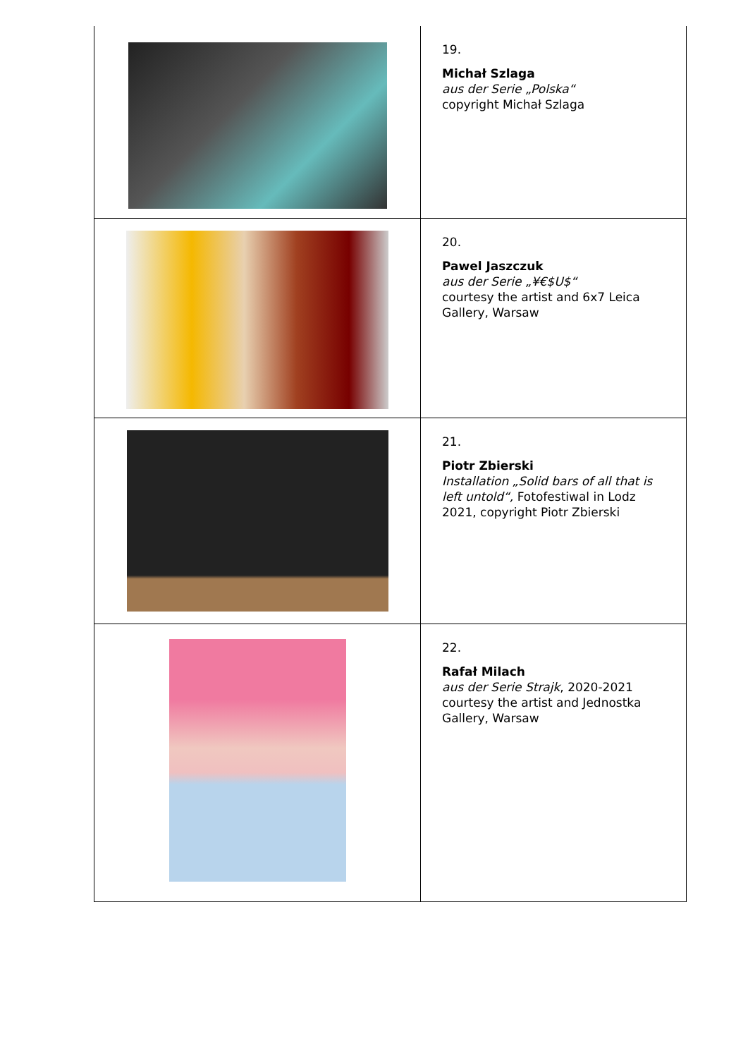| | 19. Michał Szlaga aus der Serie „Polska“ copyright Michał Szlaga |
| | 20. Pawel Jaszczuk aus der Serie „¥€$U$“ courtesy the artist and 6x7 Leica Gallery, Warsaw |
| | 21. Piotr Zbierski Installation „Solid bars of all that is left untold“, Fotofestiwal in Lodz 2021, copyright Piotr Zbierski |
| | 22. Rafał Milach aus der Serie Strajk , 2020-2021 courtesy the artist and Jednostka Gallery, Warsaw |